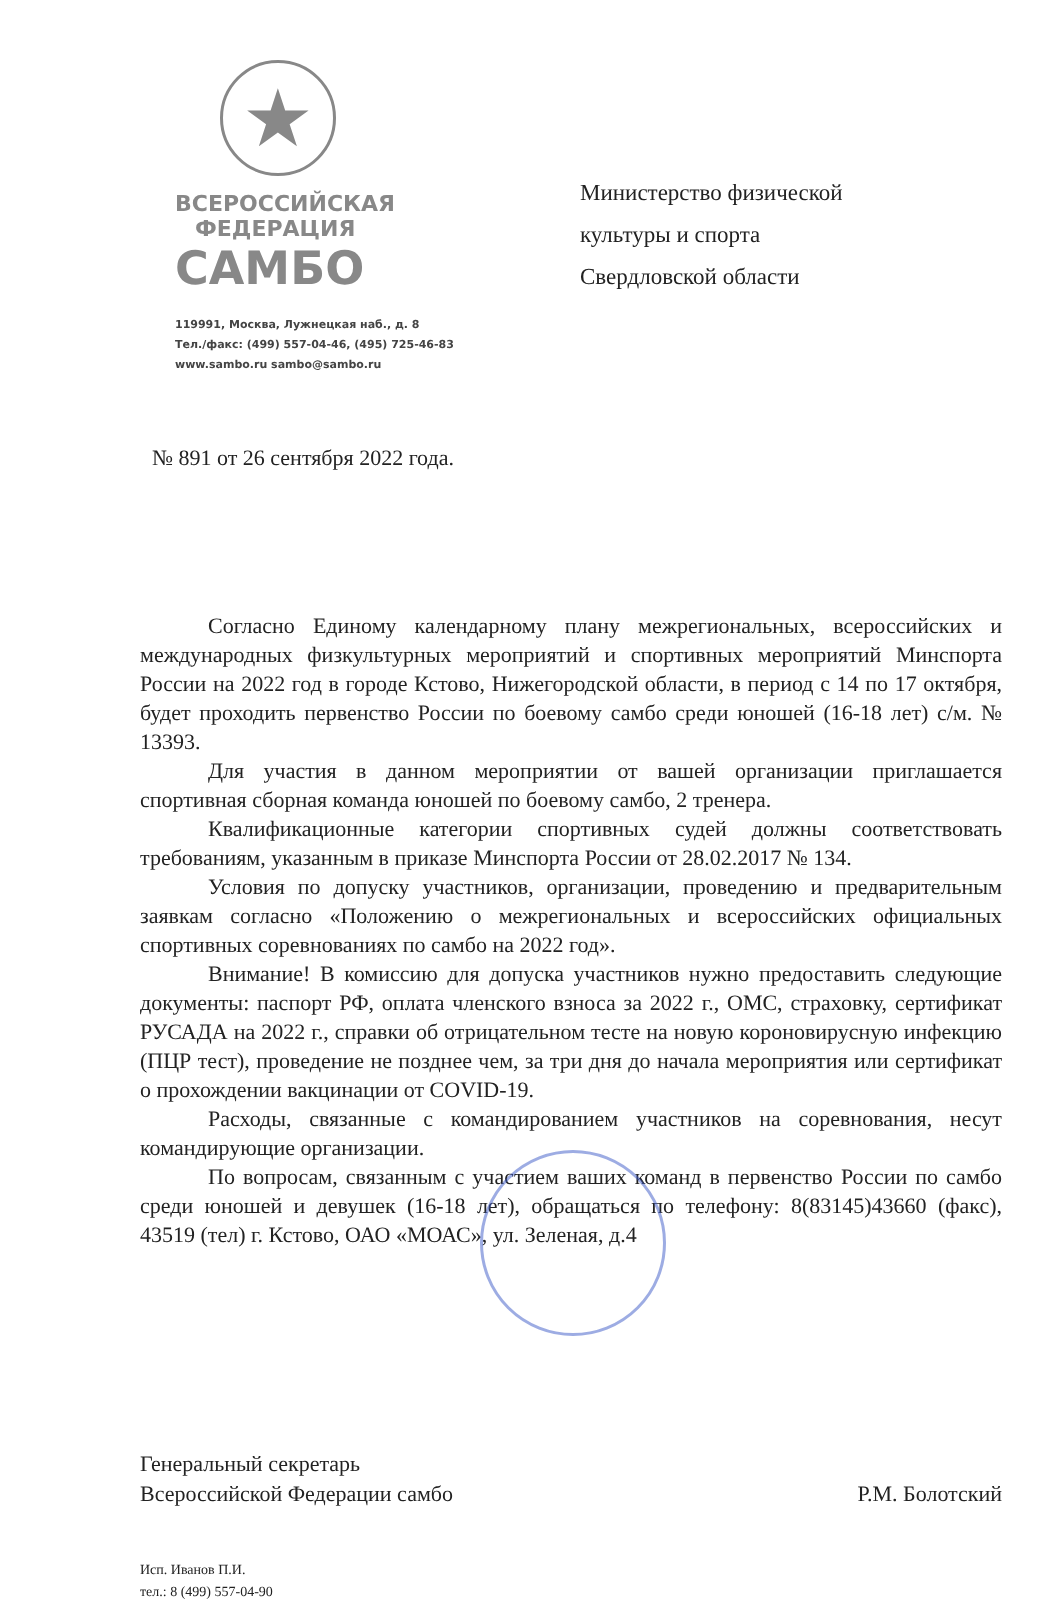★
ВСЕРОССИЙСКАЯ
ФЕДЕРАЦИЯ
САМБО
119991, Москва, Лужнецкая наб., д. 8
Тел./факс: (499) 557-04-46, (495) 725-46-83
www.sambo.ru sambo@sambo.ru
Министерство физической
культуры и спорта
Свердловской области
№ 891 от 26 сентября 2022 года.
Согласно Единому календарному плану межрегиональных, всероссийских и международных физкультурных мероприятий и спортивных мероприятий Минспорта России на 2022 год в городе Кстово, Нижегородской области, в период с 14 по 17 октября, будет проходить первенство России по боевому самбо среди юношей (16-18 лет) с/м. № 13393.
Для участия в данном мероприятии от вашей организации приглашается спортивная сборная команда юношей по боевому самбо, 2 тренера.
Квалификационные категории спортивных судей должны соответствовать требованиям, указанным в приказе Минспорта России от 28.02.2017 № 134.
Условия по допуску участников, организации, проведению и предварительным заявкам согласно «Положению о межрегиональных и всероссийских официальных спортивных соревнованиях по самбо на 2022 год».
Внимание! В комиссию для допуска участников нужно предоставить следующие документы: паспорт РФ, оплата членского взноса за 2022 г., ОМС, страховку, сертификат РУСАДА на 2022 г., справки об отрицательном тесте на новую короновирусную инфекцию (ПЦР тест), проведение не позднее чем, за три дня до начала мероприятия или сертификат о прохождении вакцинации от COVID-19.
Расходы, связанные с командированием участников на соревнования, несут командирующие организации.
По вопросам, связанным с участием ваших команд в первенство России по самбо среди юношей и девушек (16-18 лет), обращаться по телефону: 8(83145)43660 (факс), 43519 (тел) г. Кстово, ОАО «МОАС», ул. Зеленая, д.4
Генеральный секретарь
Всероссийской Федерации самбо
Р.М. Болотский
Исп. Иванов П.И.
тел.: 8 (499) 557-04-90